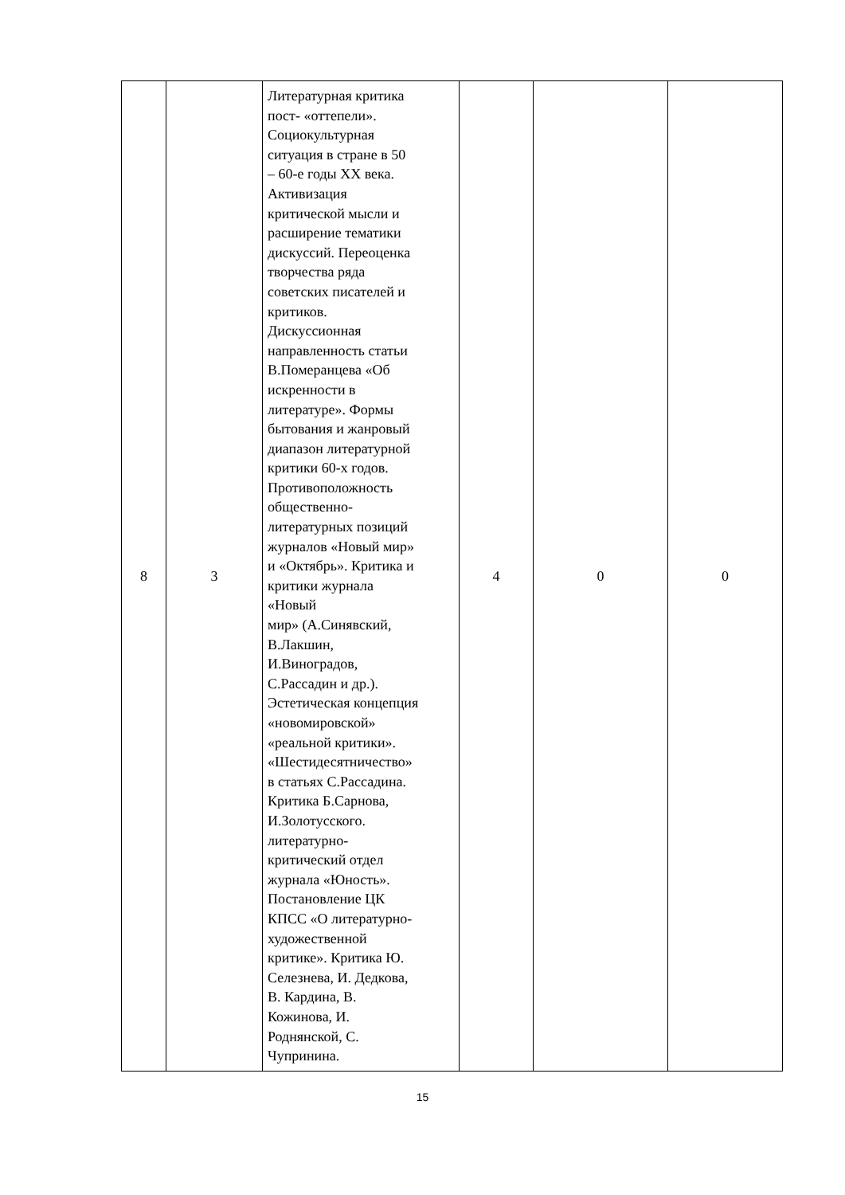| 8 | 3 | Литературная критика пост- «оттепели». Социокультурная ситуация в стране в 50 – 60-е годы XX века. Активизация критической мысли и расширение тематики дискуссий. Переоценка творчества ряда советских писателей и критиков. Дискуссионная направленность статьи В.Померанцева «Об искренности в литературе». Формы бытования и жанровый диапазон литературной критики 60-х годов. Противоположность общественно- литературных позиций журналов «Новый мир» и «Октябрь». Критика и критики журнала «Новый мир» (А.Синявский, В.Лакшин, И.Виноградов, С.Рассадин и др.). Эстетическая концепция «новомировской» «реальной критики». «Шестидесятничество» в статьях С.Рассадина. Критика Б.Сарнова, И.Золотусского. литературно- критический отдел журнала «Юность». Постановление ЦК КПСС «О литературно- художественной критике». Критика Ю. Селезнева, И. Дедкова, В. Кардина, В. Кожинова, И. Роднянской, С. Чупринина. | 4 | 0 | 0 |
15